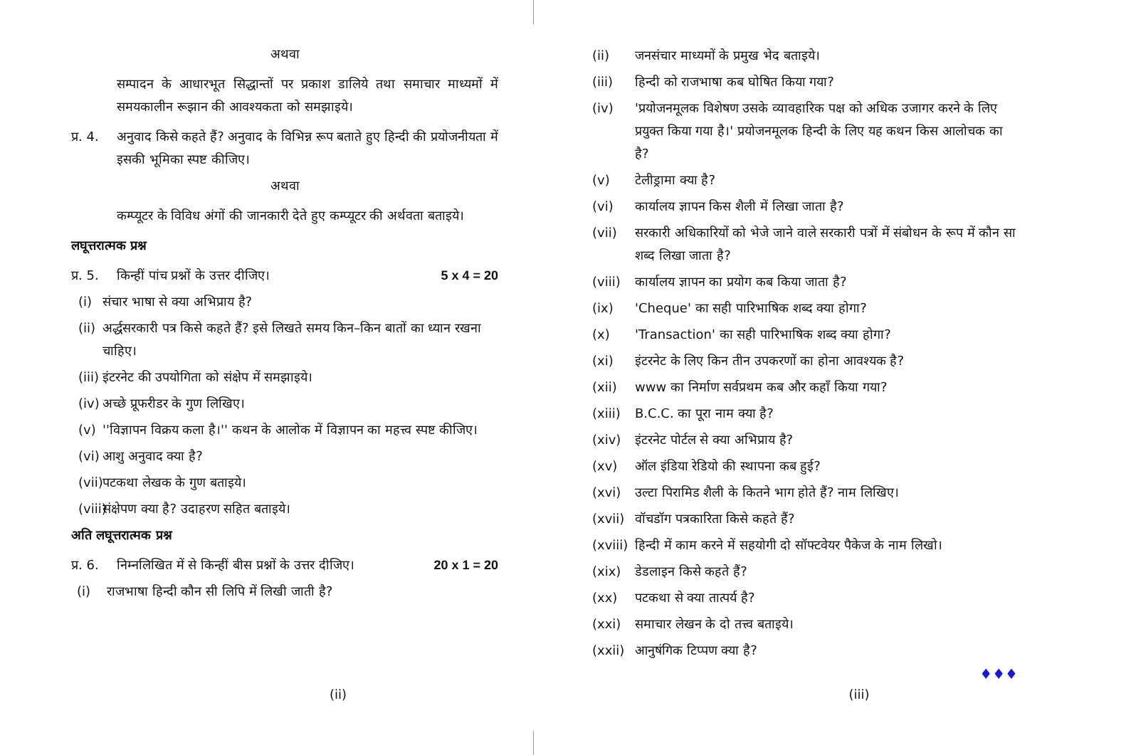अथवा
सम्पादन के आधारभूत सिद्धान्तों पर प्रकाश डालिये तथा समाचार माध्यमों में समयकालीन रूझान की आवश्यकता को समझाइये।
प्र. 4. अनुवाद किसे कहते हैं? अनुवाद के विभिन्न रूप बताते हुए हिन्दी की प्रयोजनीयता में इसकी भूमिका स्पष्ट कीजिए।
अथवा
कम्प्यूटर के विविध अंगों की जानकारी देते हुए कम्प्यूटर की अर्थवता बताइये।
लघूत्तरात्मक प्रश्न
प्र. 5. किन्हीं पांच प्रश्नों के उत्तर दीजिए। 5 x 4 = 20
(i) संचार भाषा से क्या अभिप्राय है?
(ii) अर्द्धसरकारी पत्र किसे कहते हैं? इसे लिखते समय किन–किन बातों का ध्यान रखना चाहिए।
(iii) इंटरनेट की उपयोगिता को संक्षेप में समझाइये।
(iv) अच्छे प्रूफरीडर के गुण लिखिए।
(v) ''विज्ञापन विक्रय कला है।'' कथन के आलोक में विज्ञापन का महत्त्व स्पष्ट कीजिए।
(vi) आशु अनुवाद क्या है?
(vii) पटकथा लेखक के गुण बताइये।
(viii) संक्षेपण क्या है? उदाहरण सहित बताइये।
अति लघूत्तरात्मक प्रश्न
प्र. 6. निम्नलिखित में से किन्हीं बीस प्रश्नों के उत्तर दीजिए। 20 x 1 = 20
(i) राजभाषा हिन्दी कौन सी लिपि में लिखी जाती है?
(ii)
(ii) जनसंचार माध्यमों के प्रमुख भेद बताइये।
(iii) हिन्दी को राजभाषा कब घोषित किया गया?
(iv) 'प्रयोजनमूलक विशेषण उसके व्यावहारिक पक्ष को अधिक उजागर करने के लिए प्रयुक्त किया गया है।' प्रयोजनमूलक हिन्दी के लिए यह कथन किस आलोचक का है?
(v) टेलीड्रामा क्या है?
(vi) कार्यालय ज्ञापन किस शैली में लिखा जाता है?
(vii) सरकारी अधिकारियों को भेजे जाने वाले सरकारी पत्रों में संबोधन के रूप में कौन सा शब्द लिखा जाता है?
(viii) कार्यालय ज्ञापन का प्रयोग कब किया जाता है?
(ix) 'Cheque' का सही पारिभाषिक शब्द क्या होगा?
(x) 'Transaction' का सही पारिभाषिक शब्द क्या होगा?
(xi) इंटरनेट के लिए किन तीन उपकरणों का होना आवश्यक है?
(xii) www का निर्माण सर्वप्रथम कब और कहाँ किया गया?
(xiii) B.C.C. का पूरा नाम क्या है?
(xiv) इंटरनेट पोर्टल से क्या अभिप्राय है?
(xv) ऑल इंडिया रेडियो की स्थापना कब हुई?
(xvi) उल्टा पिरामिड शैली के कितने भाग होते हैं? नाम लिखिए।
(xvii) वॉचडॉग पत्रकारिता किसे कहते हैं?
(xviii) हिन्दी में काम करने में सहयोगी दो सॉफ्टवेयर पैकेज के नाम लिखो।
(xix) डेडलाइन किसे कहते हैं?
(xx) पटकथा से क्या तात्पर्य है?
(xxi) समाचार लेखन के दो तत्त्व बताइये।
(xxii) आनुषंगिक टिप्पण क्या है?
♦♦♦
(iii)